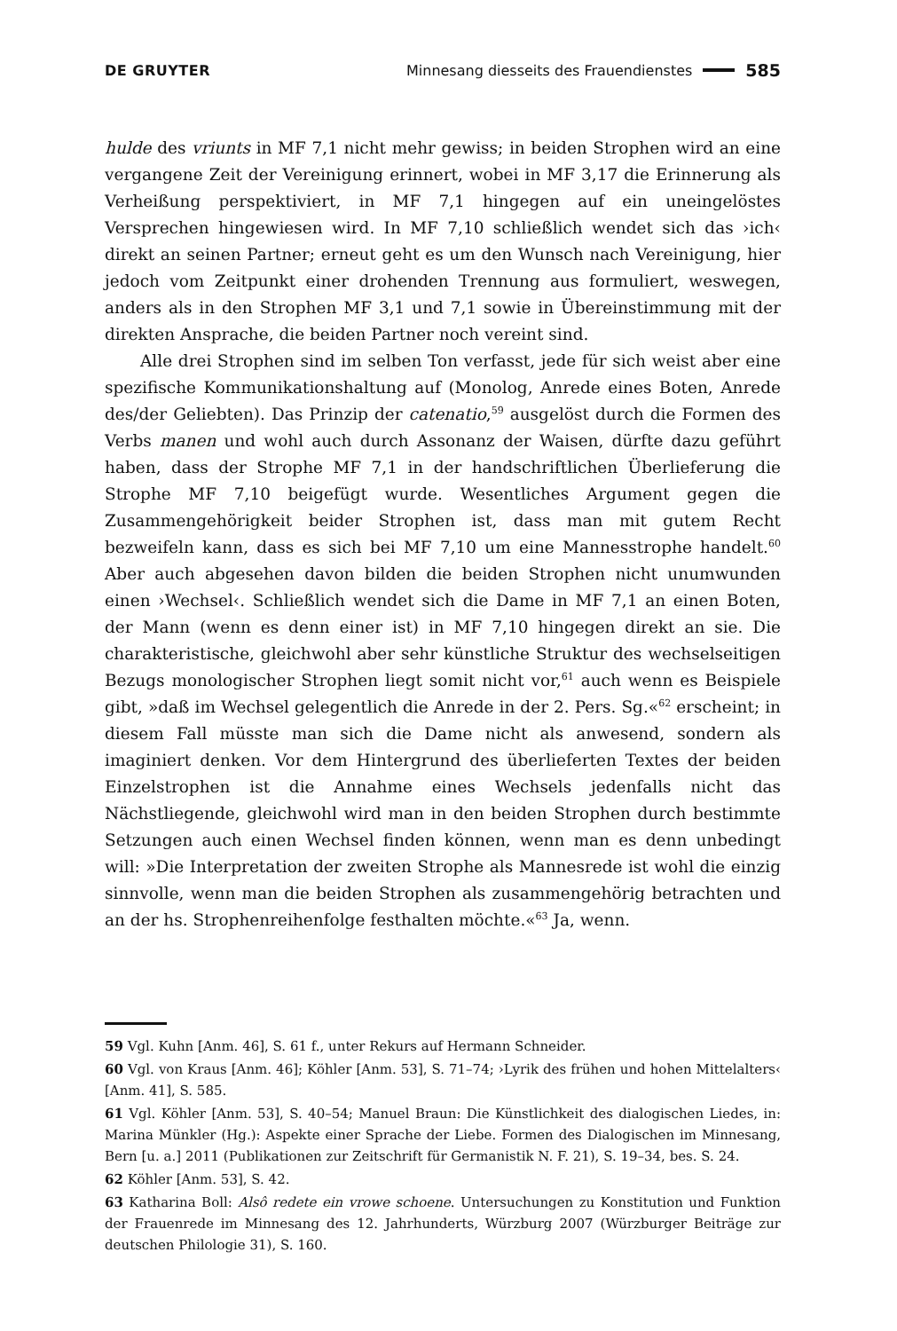DE GRUYTER Minnesang diesseits des Frauendienstes 585
hulde des vriunts in MF 7,1 nicht mehr gewiss; in beiden Strophen wird an eine vergangene Zeit der Vereinigung erinnert, wobei in MF 3,17 die Erinnerung als Verheißung perspektiviert, in MF 7,1 hingegen auf ein uneingelöstes Versprechen hingewiesen wird. In MF 7,10 schließlich wendet sich das ›ich‹ direkt an seinen Partner; erneut geht es um den Wunsch nach Vereinigung, hier jedoch vom Zeitpunkt einer drohenden Trennung aus formuliert, weswegen, anders als in den Strophen MF 3,1 und 7,1 sowie in Übereinstimmung mit der direkten Anspra­che, die beiden Partner noch vereint sind.
Alle drei Strophen sind im selben Ton verfasst, jede für sich weist aber eine spezifische Kommunikationshaltung auf (Monolog, Anrede eines Boten, Anrede des/der Geliebten). Das Prinzip der catenatio,<sup>59</sup> ausgelöst durch die Formen des Verbs manen und wohl auch durch Assonanz der Waisen, dürfte dazu geführt haben, dass der Strophe MF 7,1 in der handschriftlichen Überlieferung die Strophe MF 7,10 beigefügt wurde. Wesentliches Argument gegen die Zusammengehörigkeit beider Strophen ist, dass man mit gutem Recht bezweifeln kann, dass es sich bei MF 7,10 um eine Mannesstrophe handelt.<sup>60</sup> Aber auch abgesehen davon bilden die beiden Strophen nicht unumwunden einen ›Wechsel‹. Schließlich wendet sich die Dame in MF 7,1 an einen Boten, der Mann (wenn es denn einer ist) in MF 7,10 hingegen direkt an sie. Die charakteristische, gleichwohl aber sehr künstliche Struktur des wechselseitigen Bezugs monologischer Strophen liegt somit nicht vor,<sup>61</sup> auch wenn es Beispiele gibt, »daß im Wechsel gelegentlich die Anrede in der 2. Pers. Sg.«<sup>62</sup> erscheint; in diesem Fall müsste man sich die Dame nicht als anwesend, sondern als imaginiert denken. Vor dem Hintergrund des überlieferten Textes der beiden Einzelstrophen ist die Annahme eines Wechsels jedenfalls nicht das Nächstliegende, gleichwohl wird man in den beiden Strophen durch bestimmte Setzungen auch einen Wechsel finden können, wenn man es denn unbedingt will: »Die Interpretation der zweiten Strophe als Mannesrede ist wohl die einzig sinn­volle, wenn man die beiden Strophen als zusammengehörig betrachten und an der hs. Strophenreihenfolge festhalten möchte.«<sup>63</sup> Ja, wenn.
59 Vgl. Kuhn [Anm. 46], S. 61 f., unter Rekurs auf Hermann Schneider.
60 Vgl. von Kraus [Anm. 46]; Köhler [Anm. 53], S. 71–74; ›Lyrik des frühen und hohen Mittel­alters‹ [Anm. 41], S. 585.
61 Vgl. Köhler [Anm. 53], S. 40–54; Manuel Braun: Die Künstlichkeit des dialogischen Liedes, in: Marina Münkler (Hg.): Aspekte einer Sprache der Liebe. Formen des Dialogischen im Minnesang, Bern [u. a.] 2011 (Publikationen zur Zeitschrift für Germanistik N. F. 21), S. 19–34, bes. S. 24.
62 Köhler [Anm. 53], S. 42.
63 Katharina Boll: Alsô redete ein vrowe schoene. Untersuchungen zu Konstitution und Funktion der Frauenrede im Minnesang des 12. Jahrhunderts, Würzburg 2007 (Würzburger Beiträge zur deutschen Philologie 31), S. 160.